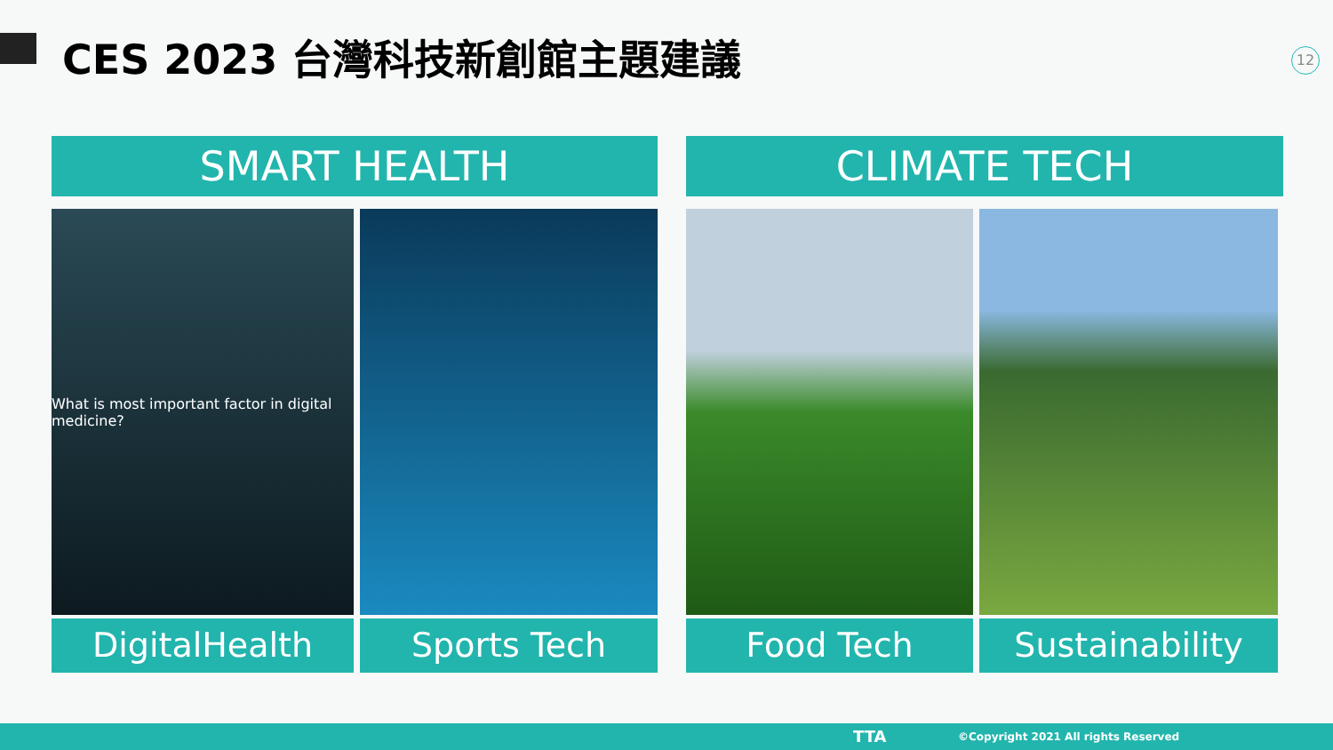CES 2023 台灣科技新創館主題建議 12
SMART HEALTH
What is most important factor in digital medicine?
DigitalHealth
Sports Tech
CLIMATE TECH
Food Tech Sustainability
TTA ©Copyright 2021 All rights Reserved